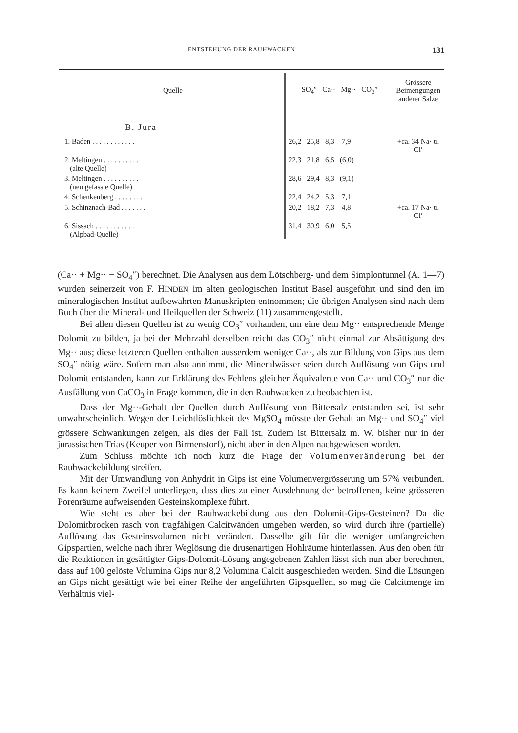ENTSTEHUNG DER RAUHWACKEN. 131
| Quelle | SO<sub>4</sub>″ Ca·· Mg·· CO<sub>3</sub>″ | Grössere Beimengungen anderer Salze |
| --- | --- | --- |
| B. Jura | | |
| 1. Baden . . . . . . . . . . . . | 26,2 25,8 8,3 7,9 | +ca. 34 Na· u. Cl′ |
| 2. Meltingen . . . . . . . . . . (alte Quelle) | 22,3 21,8 6,5 (6,0) | |
| 3. Meltingen . . . . . . . . . . (neu gefasste Quelle) | 28,6 29,4 8,3 (9,1) | |
| 4. Schenkenberg . . . . . . . . | 22,4 24,2 5,3 7,1 | |
| 5. Schinznach-Bad . . . . . . . | 20,2 18,2 7,3 4,8 | +ca. 17 Na· u. Cl′ |
| 6. Sissach . . . . . . . . . . . (Alpbad-Quelle) | 31,4 30,9 6,0 5,5 | |
(Ca·· + Mg·· − SO<sub>4</sub>″) berechnet. Die Analysen aus dem Lötschberg- und dem Simplontunnel (A. 1—7) wurden seinerzeit von F. HINDEN im alten geologischen Institut Basel ausgeführt und sind den im mineralogischen Institut aufbewahrten Manuskripten entnommen; die übrigen Analysen sind nach dem Buch über die Mineral- und Heilquellen der Schweiz (11) zusammengestellt.
Bei allen diesen Quellen ist zu wenig CO<sub>3</sub>″ vorhanden, um eine dem Mg·· entsprechende Menge Dolomit zu bilden, ja bei der Mehrzahl derselben reicht das CO<sub>3</sub>″ nicht einmal zur Absättigung des Mg·· aus; diese letzteren Quellen enthalten ausserdem weniger Ca··, als zur Bildung von Gips aus dem SO<sub>4</sub>″ nötig wäre. Sofern man also annimmt, die Mineralwässer seien durch Auflösung von Gips und Dolomit entstanden, kann zur Erklärung des Fehlens gleicher Äquivalente von Ca·· und CO<sub>3</sub>″ nur die Ausfällung von CaCO<sub>3</sub> in Frage kommen, die in den Rauhwacken zu beobachten ist.
Dass der Mg··-Gehalt der Quellen durch Auflösung von Bittersalz entstanden sei, ist sehr unwahrscheinlich. Wegen der Leichtlöslichkeit des MgSO<sub>4</sub> müsste der Gehalt an Mg·· und SO<sub>4</sub>″ viel grössere Schwankungen zeigen, als dies der Fall ist. Zudem ist Bittersalz m. W. bisher nur in der jurassischen Trias (Keuper von Birmenstorf), nicht aber in den Alpen nachgewiesen worden.
Zum Schluss möchte ich noch kurz die Frage der Volumenveränderung bei der Rauhwackebildung streifen.
Mit der Umwandlung von Anhydrit in Gips ist eine Volumenvergrösserung um 57% verbunden. Es kann keinem Zweifel unterliegen, dass dies zu einer Ausdehnung der betroffenen, keine grösseren Porenräume aufweisenden Gesteinskomplexe führt.
Wie steht es aber bei der Rauhwackebildung aus den Dolomit-Gips-Gesteinen? Da die Dolomitbrocken rasch von tragfähigen Calcitwänden umgeben werden, so wird durch ihre (partielle) Auflösung das Gesteinsvolumen nicht verändert. Dasselbe gilt für die weniger umfangreichen Gipspartien, welche nach ihrer Weglösung die drusenartigen Hohlräume hinterlassen. Aus den oben für die Reaktionen in gesättigter Gips-Dolomit-Lösung angegebenen Zahlen lässt sich nun aber berechnen, dass auf 100 gelöste Volumina Gips nur 8,2 Volumina Calcit ausgeschieden werden. Sind die Lösungen an Gips nicht gesättigt wie bei einer Reihe der angeführten Gipsquellen, so mag die Calcitmenge im Verhältnis viel-